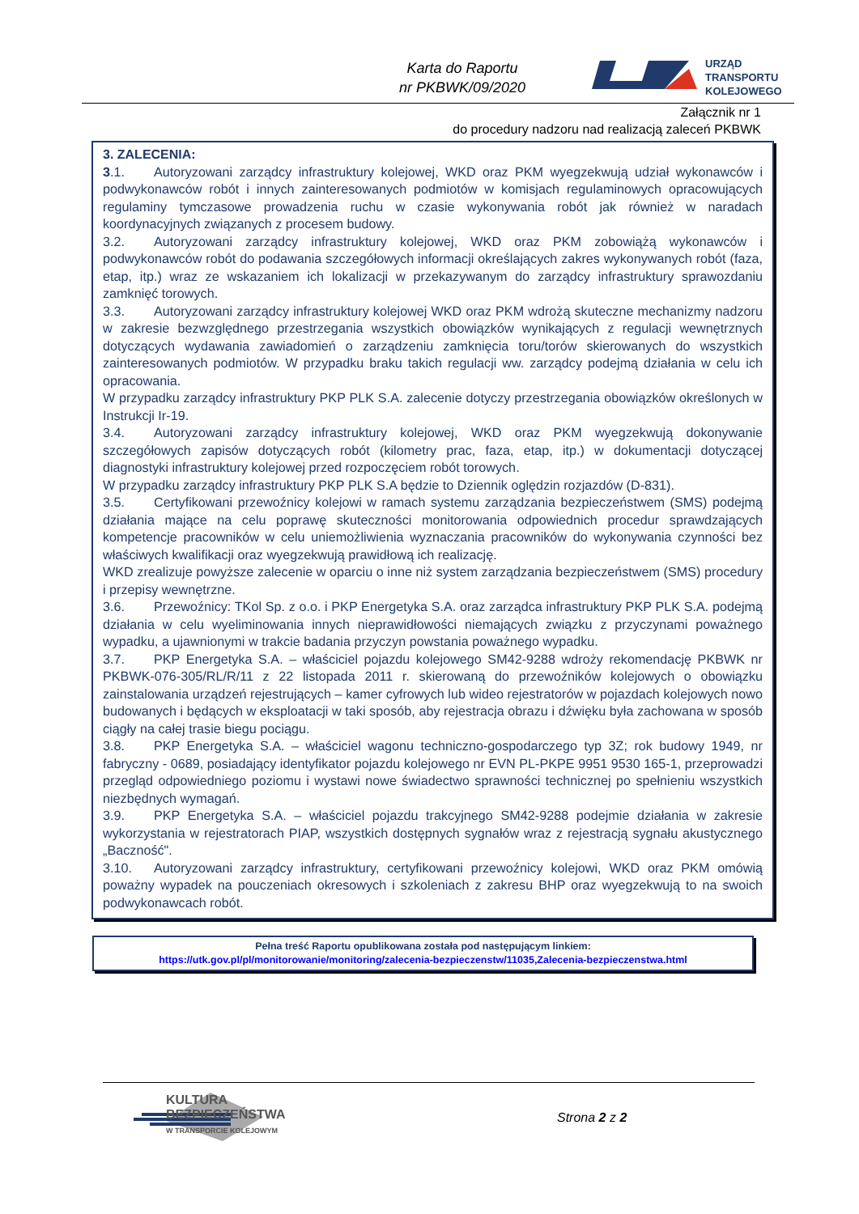Karta do Raportu
nr PKBWK/09/2020
URZĄD
TRANSPORTU
KOLEJOWEGO
Załącznik nr 1
do procedury nadzoru nad realizacją zaleceń PKBWK
3. ZALECENIA:
3.1. Autoryzowani zarządcy infrastruktury kolejowej, WKD oraz PKM wyegzekwują udział wykonawców i podwykonawców robót i innych zainteresowanych podmiotów w komisjach regulaminowych opracowujących regulaminy tymczasowe prowadzenia ruchu w czasie wykonywania robót jak również w naradach koordynacyjnych związanych z procesem budowy.
3.2. Autoryzowani zarządcy infrastruktury kolejowej, WKD oraz PKM zobowiążą wykonawców i podwykonawców robót do podawania szczegółowych informacji określających zakres wykonywanych robót (faza, etap, itp.) wraz ze wskazaniem ich lokalizacji w przekazywanym do zarządcy infrastruktury sprawozdaniu zamknięć torowych.
3.3. Autoryzowani zarządcy infrastruktury kolejowej WKD oraz PKM wdrożą skuteczne mechanizmy nadzoru w zakresie bezwzględnego przestrzegania wszystkich obowiązków wynikających z regulacji wewnętrznych dotyczących wydawania zawiadomień o zarządzeniu zamknięcia toru/torów skierowanych do wszystkich zainteresowanych podmiotów. W przypadku braku takich regulacji ww. zarządcy podejmą działania w celu ich opracowania.
W przypadku zarządcy infrastruktury PKP PLK S.A. zalecenie dotyczy przestrzegania obowiązków określonych w Instrukcji Ir-19.
3.4. Autoryzowani zarządcy infrastruktury kolejowej, WKD oraz PKM wyegzekwują dokonywanie szczegółowych zapisów dotyczących robót (kilometry prac, faza, etap, itp.) w dokumentacji dotyczącej diagnostyki infrastruktury kolejowej przed rozpoczęciem robót torowych.
W przypadku zarządcy infrastruktury PKP PLK S.A będzie to Dziennik oględzin rozjazdów (D-831).
3.5. Certyfikowani przewoźnicy kolejowi w ramach systemu zarządzania bezpieczeństwem (SMS) podejmą działania mające na celu poprawę skuteczności monitorowania odpowiednich procedur sprawdzających kompetencje pracowników w celu uniemożliwienia wyznaczania pracowników do wykonywania czynności bez właściwych kwalifikacji oraz wyegzekwują prawidłową ich realizację.
WKD zrealizuje powyższe zalecenie w oparciu o inne niż system zarządzania bezpieczeństwem (SMS) procedury i przepisy wewnętrzne.
3.6. Przewoźnicy: TKol Sp. z o.o. i PKP Energetyka S.A. oraz zarządca infrastruktury PKP PLK S.A. podejmą działania w celu wyeliminowania innych nieprawidłowości niemających związku z przyczynami poważnego wypadku, a ujawnionymi w trakcie badania przyczyn powstania poważnego wypadku.
3.7. PKP Energetyka S.A. – właściciel pojazdu kolejowego SM42-9288 wdroży rekomendację PKBWK nr PKBWK-076-305/RL/R/11 z 22 listopada 2011 r. skierowaną do przewoźników kolejowych o obowiązku zainstalowania urządzeń rejestrujących – kamer cyfrowych lub wideo rejestratorów w pojazdach kolejowych nowo budowanych i będących w eksploatacji w taki sposób, aby rejestracja obrazu i dźwięku była zachowana w sposób ciągły na całej trasie biegu pociągu.
3.8. PKP Energetyka S.A. – właściciel wagonu techniczno-gospodarczego typ 3Z; rok budowy 1949, nr fabryczny - 0689, posiadający identyfikator pojazdu kolejowego nr EVN PL-PKPE 9951 9530 165-1, przeprowadzi przegląd odpowiedniego poziomu i wystawi nowe świadectwo sprawności technicznej po spełnieniu wszystkich niezbędnych wymagań.
3.9. PKP Energetyka S.A. – właściciel pojazdu trakcyjnego SM42-9288 podejmie działania w zakresie wykorzystania w rejestratorach PIAP, wszystkich dostępnych sygnałów wraz z rejestracją sygnału akustycznego „Baczność".
3.10. Autoryzowani zarządcy infrastruktury, certyfikowani przewoźnicy kolejowi, WKD oraz PKM omówią poważny wypadek na pouczeniach okresowych i szkoleniach z zakresu BHP oraz wyegzekwują to na swoich podwykonawcach robót.
Pełna treść Raportu opublikowana została pod następującym linkiem:
https://utk.gov.pl/pl/monitorowanie/monitoring/zalecenia-bezpieczenstw/11035,Zalecenia-bezpieczenstwa.html
KULTURA
BEZPIECZEŃSTWA
W TRANSPORCIE KOLEJOWYM
Strona 2 z 2